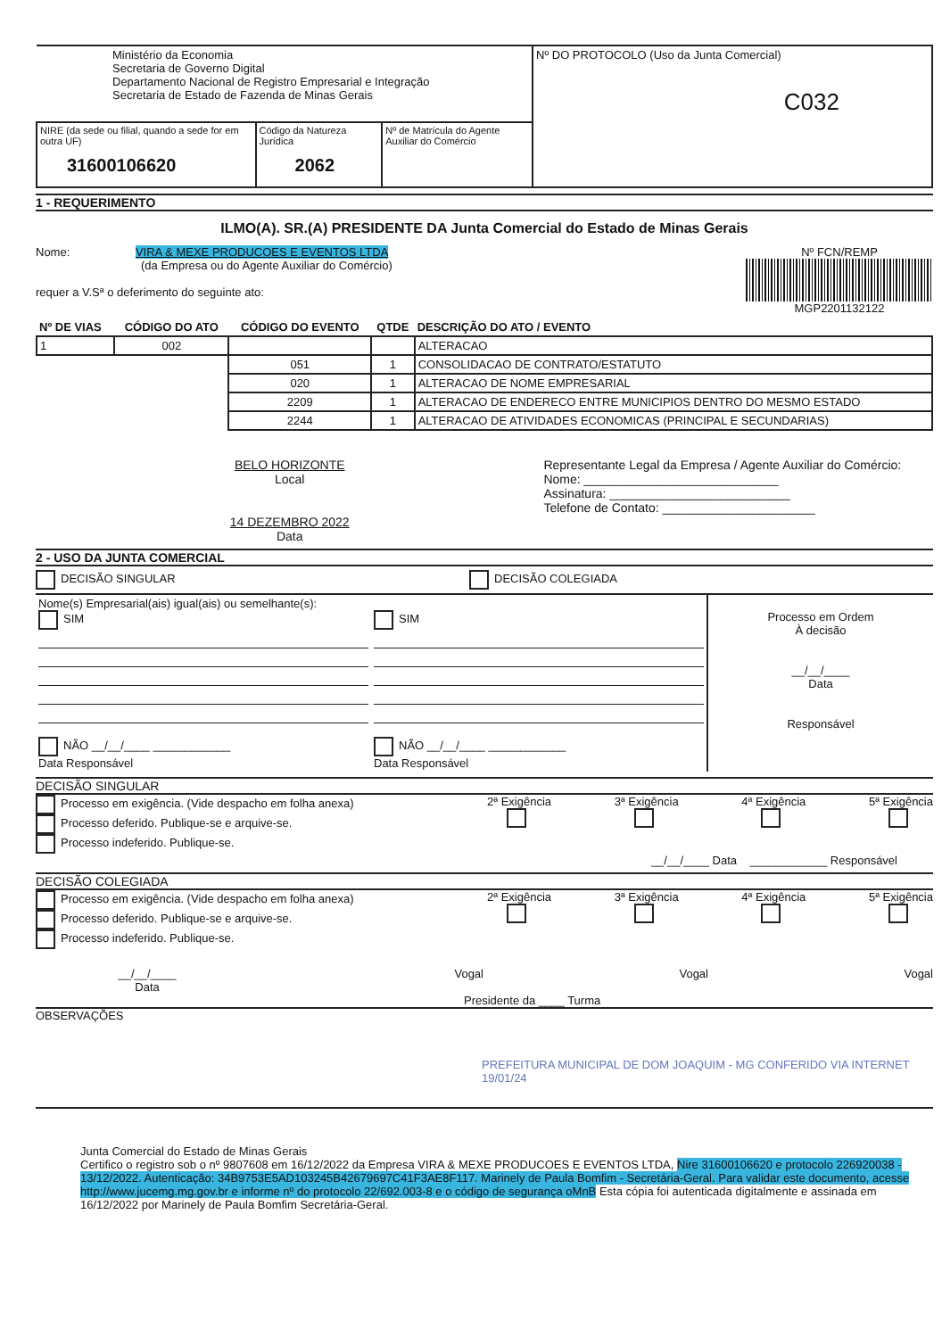| Ministério da Economia Secretaria de Governo Digital Departamento Nacional de Registro Empresarial e Integração Secretaria de Estado de Fazenda de Minas Gerais | | | Nº DO PROTOCOLO (Uso da Junta Comercial) C032 |
| NIRE (da sede ou filial, quando a sede for em outra UF) 31600106620 | Código da Natureza Jurídica 2062 | Nº de Matrícula do Agente Auxiliar do Comércio | |
1 - REQUERIMENTO
ILMO(A). SR.(A) PRESIDENTE DA Junta Comercial do Estado de Minas Gerais
Nome: VIRA & MEXE PRODUCOES E EVENTOS LTDA
(da Empresa ou do Agente Auxiliar do Comércio)
requer a V.Sª o deferimento do seguinte ato:
Nº FCN/REMP
MGP2201132122
| Nº DE VIAS | CÓDIGO DO ATO | CÓDIGO DO EVENTO | QTDE | DESCRIÇÃO DO ATO / EVENTO |
| --- | --- | --- | --- | --- |
| 1 | 002 | | | ALTERACAO |
| | | 051 | 1 | CONSOLIDACAO DE CONTRATO/ESTATUTO |
| | | 020 | 1 | ALTERACAO DE NOME EMPRESARIAL |
| | | 2209 | 1 | ALTERACAO DE ENDERECO ENTRE MUNICIPIOS DENTRO DO MESMO ESTADO |
| | | 2244 | 1 | ALTERACAO DE ATIVIDADES ECONOMICAS (PRINCIPAL E SECUNDARIAS) |
BELO HORIZONTE
Local
14 DEZEMBRO 2022
Data
Representante Legal da Empresa / Agente Auxiliar do Comércio:
Nome: ____________________________
Assinatura: __________________________
Telefone de Contato: ______________________
2 - USO DA JUNTA COMERCIAL
DECISÃO SINGULAR DECISÃO COLEGIADA
| Nome(s) Empresarial(ais) igual(ais) ou semelhante(s): SIM NÃO __/__/____ ____________ Data Responsável | SIM NÃO __/__/____ ____________ Data Responsável | Processo em Ordem À decisão __/__/____ Data Responsável |
DECISÃO SINGULAR
Processo em exigência. (Vide despacho em folha anexa)
Processo deferido. Publique-se e arquive-se.
Processo indeferido. Publique-se.
2ª Exigência
3ª Exigência
4ª Exigência
5ª Exigência
__/__/____ Data ____________ Responsável
DECISÃO COLEGIADA
Processo em exigência. (Vide despacho em folha anexa)
Processo deferido. Publique-se e arquive-se.
Processo indeferido. Publique-se.
2ª Exigência
3ª Exigência
4ª Exigência
5ª Exigência
__/__/____
Data Vogal Vogal Vogal
Presidente da ____ Turma
OBSERVAÇÕES
PREFEITURA MUNICIPAL DE DOM JOAQUIM - MG CONFERIDO VIA INTERNET 19/01/24
Junta Comercial do Estado de Minas Gerais
Certifico o registro sob o nº 9807608 em 16/12/2022 da Empresa VIRA & MEXE PRODUCOES E EVENTOS LTDA, Nire 31600106620 e protocolo 226920038 - 13/12/2022. Autenticação: 34B9753E5AD103245B42679697C41F3AE8F117. Marinely de Paula Bomfim - Secretária-Geral. Para validar este documento, acesse http://www.jucemg.mg.gov.br e informe nº do protocolo 22/692.003-8 e o código de segurança oMnB Esta cópia foi autenticada digitalmente e assinada em 16/12/2022 por Marinely de Paula Bomfim Secretária-Geral.